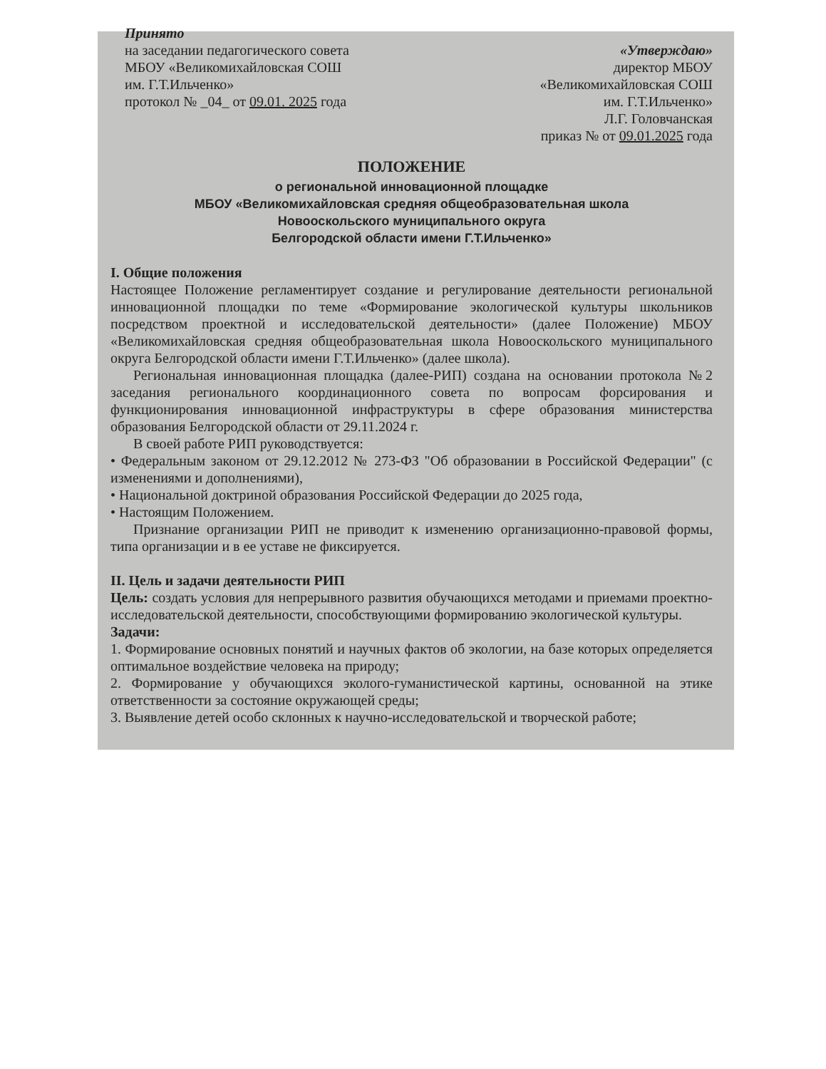Принято
на заседании педагогического совета
МБОУ «Великомихайловская СОШ
им. Г.Т.Ильченко»
протокол № _04_ от 09.01. 2025 года
«Утверждаю»
директор МБОУ
«Великомихайловская СОШ
им. Г.Т.Ильченко»
Л.Г. Головчанская
приказ № от 09.01.2025 года
ПОЛОЖЕНИЕ
о региональной инновационной площадке
МБОУ «Великомихайловская средняя общеобразовательная школа
Новооскольского муниципального округа
Белгородской области имени Г.Т.Ильченко»
I. Общие положения
Настоящее Положение регламентирует создание и регулирование деятельности региональной инновационной площадки по теме «Формирование экологической культуры школьников посредством проектной и исследовательской деятельности» (далее Положение) МБОУ «Великомихайловская средняя общеобразовательная школа Новооскольского муниципального округа Белгородской области имени Г.Т.Ильченко» (далее школа).
Региональная инновационная площадка (далее-РИП) создана на основании протокола №2 заседания регионального координационного совета по вопросам форсирования и функционирования инновационной инфраструктуры в сфере образования министерства образования Белгородской области от 29.11.2024 г.
В своей работе РИП руководствуется:
• Федеральным законом от 29.12.2012 № 273-ФЗ "Об образовании в Российской Федерации" (с изменениями и дополнениями),
• Национальной доктриной образования Российской Федерации до 2025 года,
• Настоящим Положением.
Признание организации РИП не приводит к изменению организационно-правовой формы, типа организации и в ее уставе не фиксируется.
II. Цель и задачи деятельности РИП
Цель: создать условия для непрерывного развития обучающихся методами и приемами проектно-исследовательской деятельности, способствующими формированию экологической культуры.
Задачи:
1. Формирование основных понятий и научных фактов об экологии, на базе которых определяется оптимальное воздействие человека на природу;
2. Формирование у обучающихся эколого-гуманистической картины, основанной на этике ответственности за состояние окружающей среды;
3. Выявление детей особо склонных к научно-исследовательской и творческой работе;